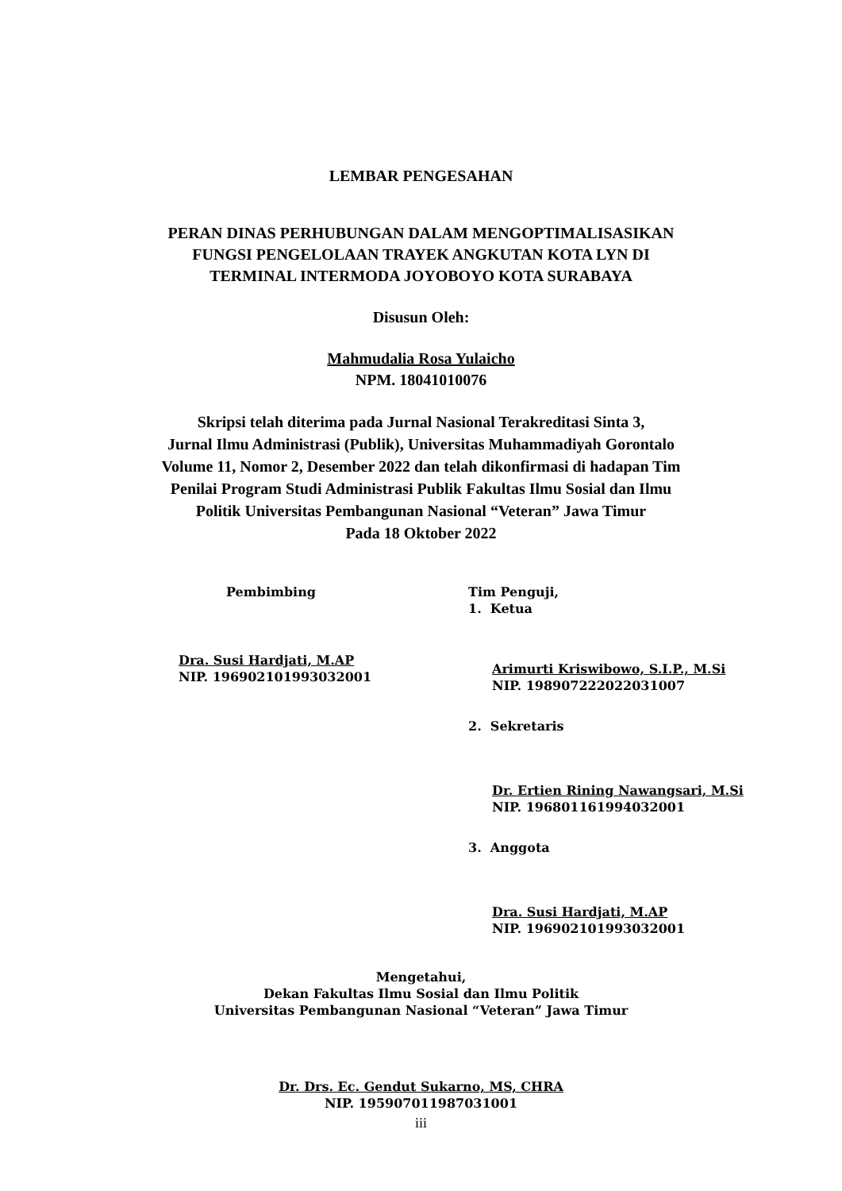LEMBAR PENGESAHAN
PERAN DINAS PERHUBUNGAN DALAM MENGOPTIMALISASIKAN
FUNGSI PENGELOLAAN TRAYEK ANGKUTAN KOTA LYN DI
TERMINAL INTERMODA JOYOBOYO KOTA SURABAYA
Disusun Oleh:
Mahmudalia Rosa Yulaicho
NPM. 18041010076
Skripsi telah diterima pada Jurnal Nasional Terakreditasi Sinta 3,
Jurnal Ilmu Administrasi (Publik), Universitas Muhammadiyah Gorontalo
Volume 11, Nomor 2, Desember 2022 dan telah dikonfirmasi di hadapan Tim
Penilai Program Studi Administrasi Publik Fakultas Ilmu Sosial dan Ilmu
Politik Universitas Pembangunan Nasional “Veteran” Jawa Timur
Pada 18 Oktober 2022
Pembimbing
Dra. Susi Hardjati, M.AP
NIP. 196902101993032001
Tim Penguji,
1. Ketua
Arimurti Kriswibowo, S.I.P., M.Si
NIP. 198907222022031007
2. Sekretaris
Dr. Ertien Rining Nawangsari, M.Si
NIP. 196801161994032001
3. Anggota
Dra. Susi Hardjati, M.AP
NIP. 196902101993032001
Mengetahui,
Dekan Fakultas Ilmu Sosial dan Ilmu Politik
Universitas Pembangunan Nasional “Veteran” Jawa Timur
Dr. Drs. Ec. Gendut Sukarno, MS, CHRA
NIP. 195907011987031001
iii